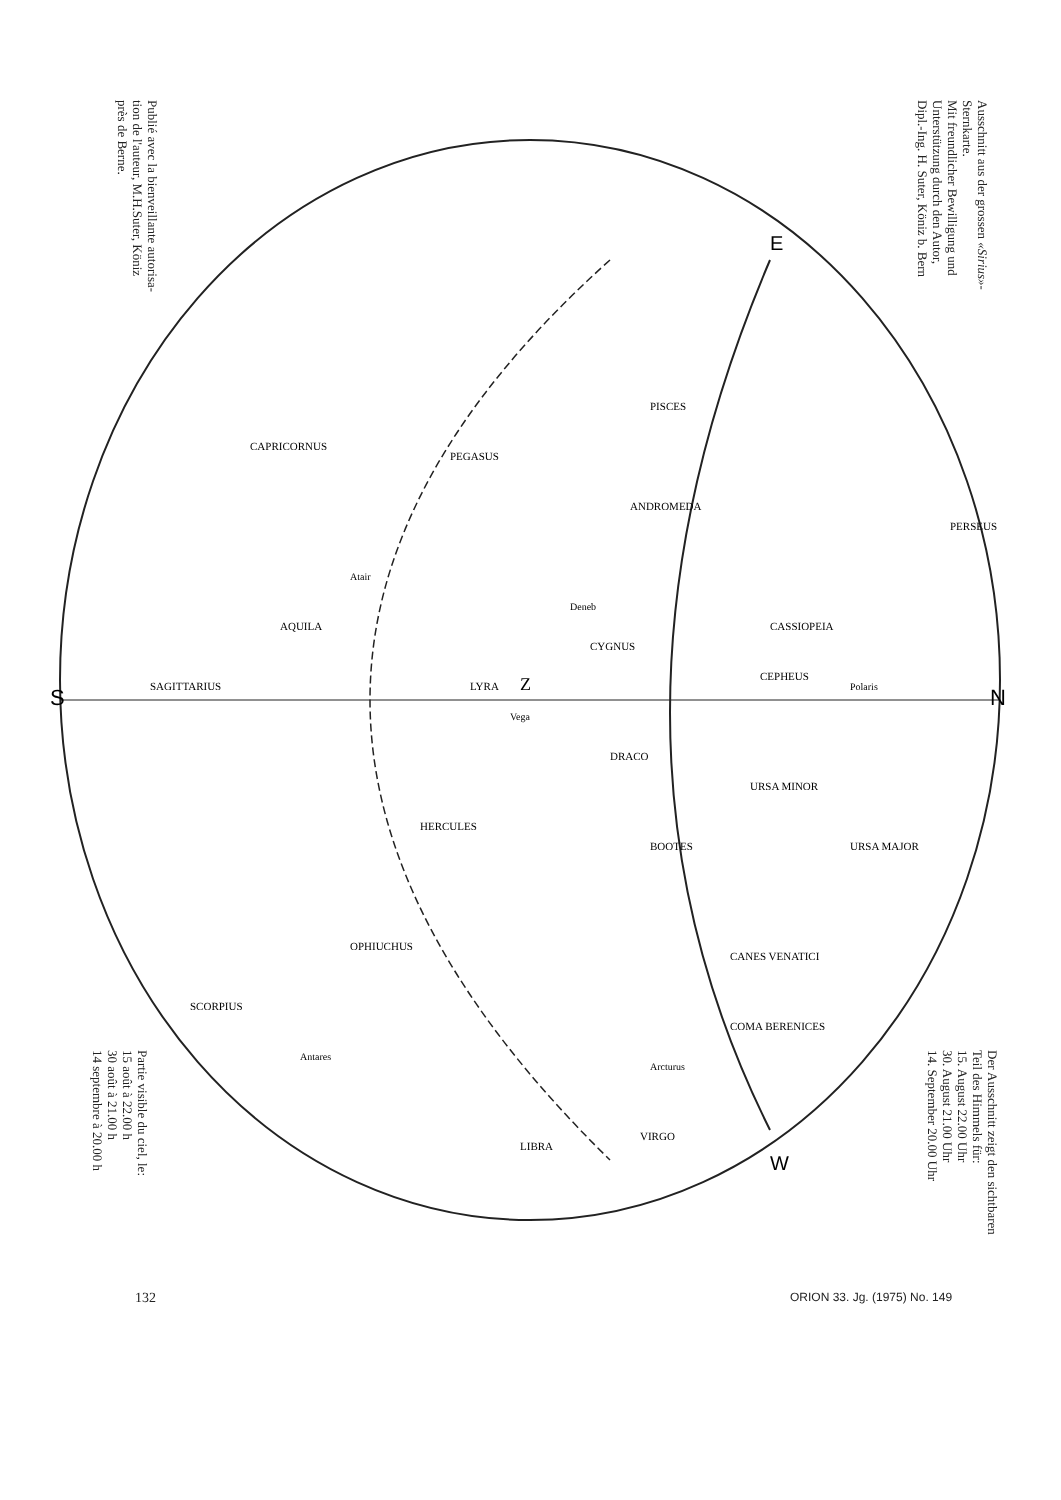Ausschnitt aus der grossen «Sirius»-
Sternkarte.
Mit freundlicher Bewilligung und
Unterstützung durch den Autor,
Dipl.-Ing. H. Suter, Köniz b. Bern
Publié avec la bienveillante autorisa-
tion de l'auteur, M.H.Suter, Köniz
près de Berne.
S
N
E
W
Z
Polaris
Vega
Atair
Deneb
Arcturus
Antares
PISCES
ANDROMEDA
CASSIOPEIA
PEGASUS
CAPRICORNUS
AQUILA
SAGITTARIUS
SCORPIUS
OPHIUCHUS
HERCULES
BOOTES
CANES VENATICI
COMA BERENICES
URSA MAJOR
URSA MINOR
DRACO
LIBRA
VIRGO
LYRA
CYGNUS
CEPHEUS
PERSEUS
Der Ausschnitt zeigt den sichtbaren
Teil des Himmels für:
15. August 22.00 Uhr
30. August 21.00 Uhr
14. September 20.00 Uhr
Partie visible du ciel, le:
15 août à 22.00 h
30 août à 21.00 h
14 septembre à 20.00 h
132 ORION 33. Jg. (1975) No. 149